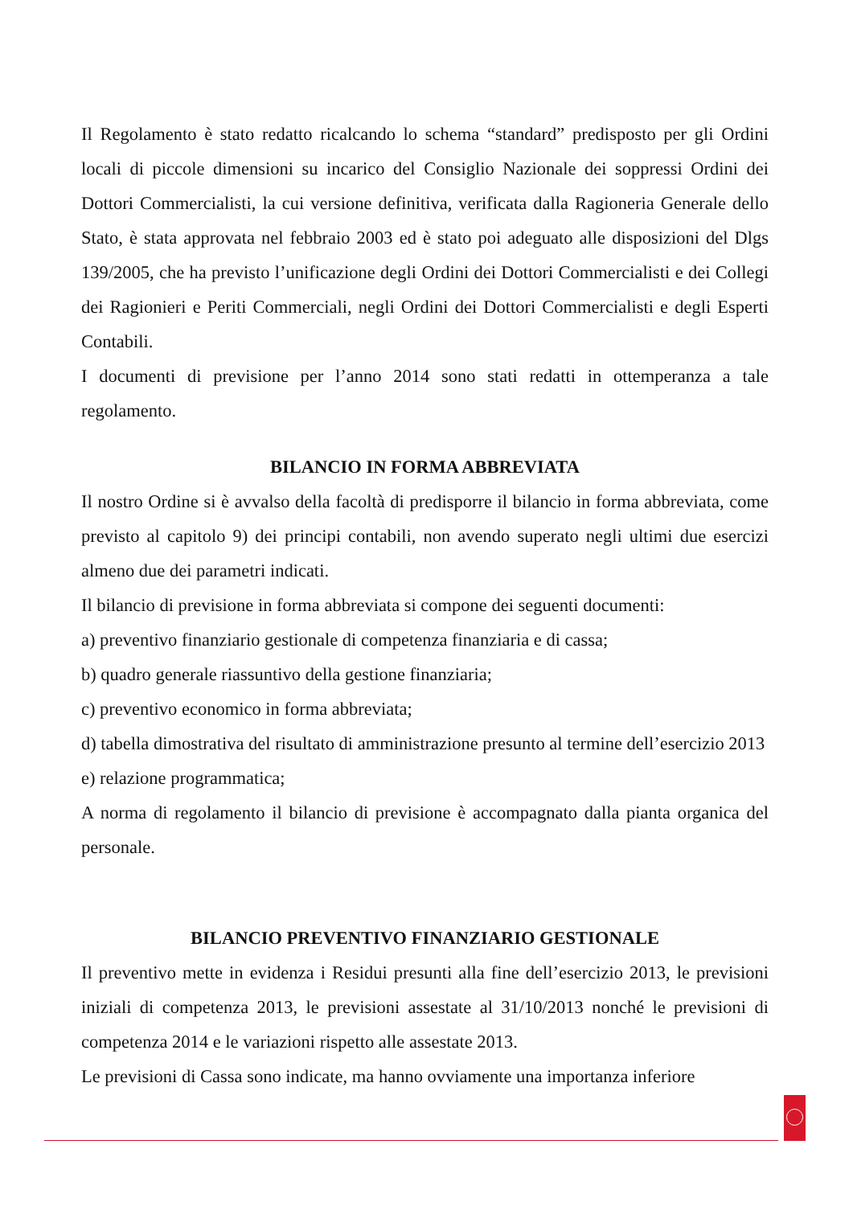Il Regolamento è stato redatto ricalcando lo schema “standard” predisposto per gli Ordini locali di piccole dimensioni su incarico del Consiglio Nazionale dei soppressi Ordini dei Dottori Commercialisti, la cui versione definitiva, verificata dalla Ragioneria Generale dello Stato, è stata approvata nel febbraio 2003 ed è stato poi adeguato alle disposizioni del Dlgs 139/2005, che ha previsto l’unificazione degli Ordini dei Dottori Commercialisti e dei Collegi dei Ragionieri e Periti Commerciali, negli Ordini dei Dottori Commercialisti e degli Esperti Contabili.
I documenti di previsione per l’anno 2014 sono stati redatti in ottemperanza a tale regolamento.
BILANCIO IN FORMA ABBREVIATA
Il nostro Ordine si è avvalso della facoltà di predisporre il bilancio in forma abbreviata, come previsto al capitolo 9) dei principi contabili, non avendo superato negli ultimi due esercizi almeno due dei parametri indicati.
Il bilancio di previsione in forma abbreviata si compone dei seguenti documenti:
a) preventivo finanziario gestionale di competenza finanziaria e di cassa;
b) quadro generale riassuntivo della gestione finanziaria;
c) preventivo economico in forma abbreviata;
d) tabella dimostrativa del risultato di amministrazione presunto al termine dell’esercizio 2013
e) relazione programmatica;
A norma di regolamento il bilancio di previsione è accompagnato dalla pianta organica del personale.
BILANCIO PREVENTIVO FINANZIARIO GESTIONALE
Il preventivo mette in evidenza i Residui presunti alla fine dell’esercizio 2013, le previsioni iniziali di competenza 2013, le previsioni assestate al 31/10/2013 nonché le previsioni di competenza 2014 e le variazioni rispetto alle assestate 2013.
Le previsioni di Cassa sono indicate, ma hanno ovviamente una importanza inferiore